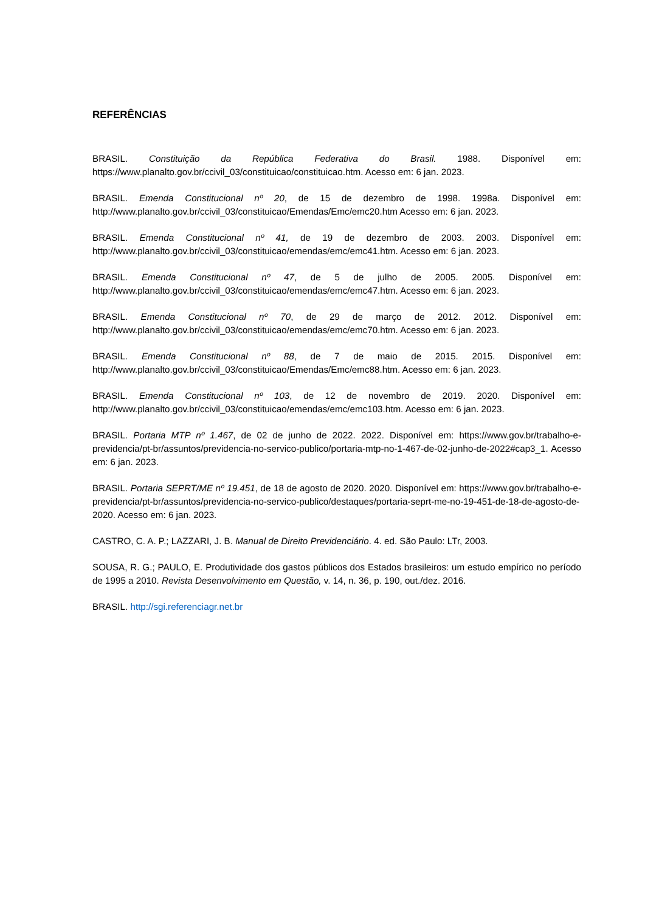REFERÊNCIAS
BRASIL. Constituição da República Federativa do Brasil. 1988. Disponível em: https://www.planalto.gov.br/ccivil_03/constituicao/constituicao.htm. Acesso em: 6 jan. 2023.
BRASIL. Emenda Constitucional nº 20, de 15 de dezembro de 1998. 1998a. Disponível em: http://www.planalto.gov.br/ccivil_03/constituicao/Emendas/Emc/emc20.htm Acesso em: 6 jan. 2023.
BRASIL. Emenda Constitucional nº 41, de 19 de dezembro de 2003. 2003. Disponível em: http://www.planalto.gov.br/ccivil_03/constituicao/emendas/emc/emc41.htm. Acesso em: 6 jan. 2023.
BRASIL. Emenda Constitucional nº 47, de 5 de julho de 2005. 2005. Disponível em: http://www.planalto.gov.br/ccivil_03/constituicao/emendas/emc/emc47.htm. Acesso em: 6 jan. 2023.
BRASIL. Emenda Constitucional nº 70, de 29 de março de 2012. 2012. Disponível em: http://www.planalto.gov.br/ccivil_03/constituicao/emendas/emc/emc70.htm. Acesso em: 6 jan. 2023.
BRASIL. Emenda Constitucional nº 88, de 7 de maio de 2015. 2015. Disponível em: http://www.planalto.gov.br/ccivil_03/constituicao/Emendas/Emc/emc88.htm. Acesso em: 6 jan. 2023.
BRASIL. Emenda Constitucional nº 103, de 12 de novembro de 2019. 2020. Disponível em: http://www.planalto.gov.br/ccivil_03/constituicao/emendas/emc/emc103.htm. Acesso em: 6 jan. 2023.
BRASIL. Portaria MTP nº 1.467, de 02 de junho de 2022. 2022. Disponível em: https://www.gov.br/trabalho-e-previdencia/pt-br/assuntos/previdencia-no-servico-publico/portaria-mtp-no-1-467-de-02-junho-de-2022#cap3_1. Acesso em: 6 jan. 2023.
BRASIL. Portaria SEPRT/ME nº 19.451, de 18 de agosto de 2020. 2020. Disponível em: https://www.gov.br/trabalho-e-previdencia/pt-br/assuntos/previdencia-no-servico-publico/destaques/portaria-seprt-me-no-19-451-de-18-de-agosto-de-2020. Acesso em: 6 jan. 2023.
CASTRO, C. A. P.; LAZZARI, J. B. Manual de Direito Previdenciário. 4. ed. São Paulo: LTr, 2003.
SOUSA, R. G.; PAULO, E. Produtividade dos gastos públicos dos Estados brasileiros: um estudo empírico no período de 1995 a 2010. Revista Desenvolvimento em Questão, v. 14, n. 36, p. 190, out./dez. 2016.
BRASIL. http://sgi.referenciagr.net.br